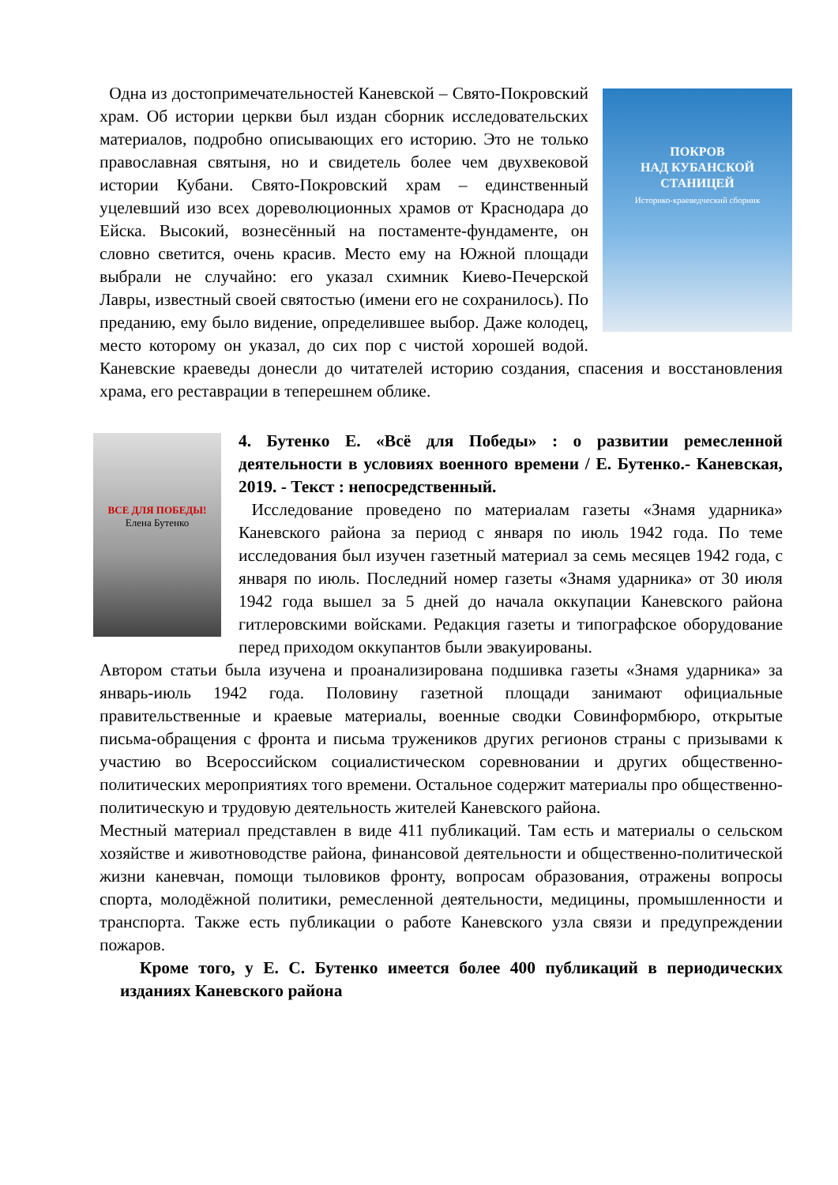ПОКРОВ
НАД КУБАНСКОЙ
СТАНИЦЕЙ
Историко-краеведческий сборник
Одна из достопримечательностей Каневской – Свято-Покровский храм. Об истории церкви был издан сборник исследовательских материалов, подробно описывающих его историю. Это не только православная святыня, но и свидетель более чем двухвековой истории Кубани. Свято-Покровский храм – единственный уцелевший изо всех дореволюционных храмов от Краснодара до Ейска. Высокий, вознесённый на постаменте-фундаменте, он словно светится, очень красив. Место ему на Южной площади выбрали не случайно: его указал схимник Киево-Печерской Лавры, известный своей святостью (имени его не сохранилось). По преданию, ему было видение, определившее выбор. Даже колодец, место которому он указал, до сих пор с чистой хорошей водой. Каневские краеведы донесли до читателей историю создания, спасения и восстановления храма, его реставрации в теперешнем облике.
ВСЕ ДЛЯ ПОБЕДЫ!
Елена Бутенко
4. Бутенко Е. «Всё для Победы» : о развитии ремесленной деятельности в условиях военного времени / Е. Бутенко.- Каневская, 2019. - Текст : непосредственный.
Исследование проведено по материалам газеты «Знамя ударника» Каневского района за период с января по июль 1942 года. По теме исследования был изучен газетный материал за семь месяцев 1942 года, с января по июль. Последний номер газеты «Знамя ударника» от 30 июля 1942 года вышел за 5 дней до начала оккупации Каневского района гитлеровскими войсками. Редакция газеты и типографское оборудование перед приходом оккупантов были эвакуированы.
Автором статьи была изучена и проанализирована подшивка газеты «Знамя ударника» за январь-июль 1942 года. Половину газетной площади занимают официальные правительственные и краевые материалы, военные сводки Совинформбюро, открытые письма-обращения с фронта и письма тружеников других регионов страны с призывами к участию во Всероссийском социалистическом соревновании и других общественно-политических мероприятиях того времени. Остальное содержит материалы про общественно-политическую и трудовую деятельность жителей Каневского района.
Местный материал представлен в виде 411 публикаций. Там есть и материалы о сельском хозяйстве и животноводстве района, финансовой деятельности и общественно-политической жизни каневчан, помощи тыловиков фронту, вопросам образования, отражены вопросы спорта, молодёжной политики, ремесленной деятельности, медицины, промышленности и транспорта. Также есть публикации о работе Каневского узла связи и предупреждении пожаров.
Кроме того, у Е. С. Бутенко имеется более 400 публикаций в периодических изданиях Каневского района